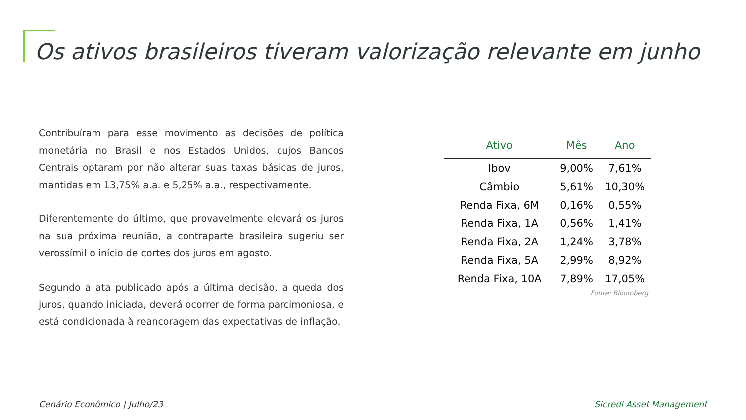Os ativos brasileiros tiveram valorização relevante em junho
Contribuíram para esse movimento as decisões de política monetária no Brasil e nos Estados Unidos, cujos Bancos Centrais optaram por não alterar suas taxas básicas de juros, mantidas em 13,75% a.a. e 5,25% a.a., respectivamente.
Diferentemente do último, que provavelmente elevará os juros na sua próxima reunião, a contraparte brasileira sugeriu ser verossímil o início de cortes dos juros em agosto.
Segundo a ata publicado após a última decisão, a queda dos juros, quando iniciada, deverá ocorrer de forma parcimoniosa, e está condicionada à reancoragem das expectativas de inflação.
| Ativo | Mês | Ano |
| --- | --- | --- |
| Ibov | 9,00% | 7,61% |
| Câmbio | 5,61% | 10,30% |
| Renda Fixa, 6M | 0,16% | 0,55% |
| Renda Fixa, 1A | 0,56% | 1,41% |
| Renda Fixa, 2A | 1,24% | 3,78% |
| Renda Fixa, 5A | 2,99% | 8,92% |
| Renda Fixa, 10A | 7,89% | 17,05% |
Fonte: Bloomberg
Cenário Econômico | Julho/23 Sicredi Asset Management